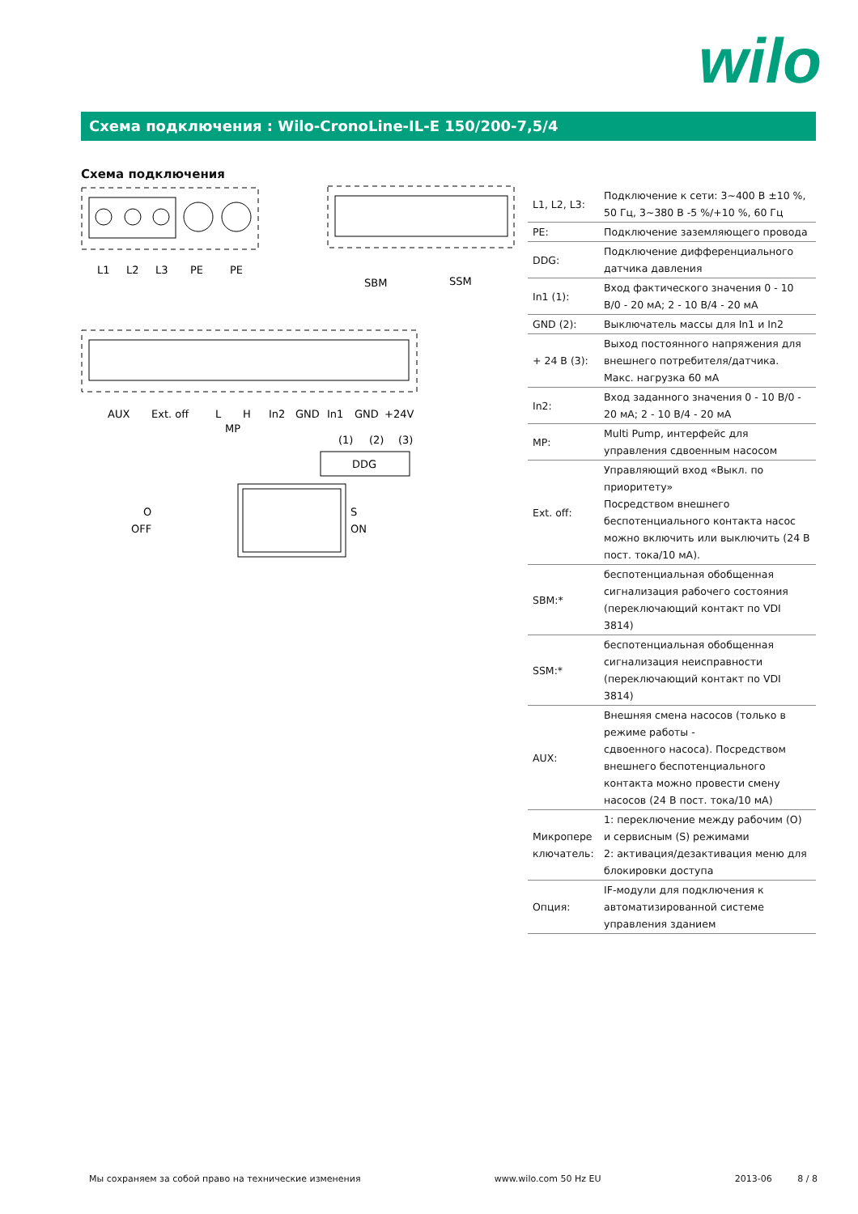wilo
Схема подключения : Wilo-CronoLine-IL-E 150/200-7,5/4
Схема подключения
L1
L2
L3
PE
PE
SBM
SSM
AUX
Ext. off
L
H
In2
GND
In1
GND
+24V
MP
(1)
(2)
(3)
DDG
O
OFF
S
ON
| L1, L2, L3: | Подключение к сети: 3~400 В ±10 %, 50 Гц, 3~380 В -5 %/+10 %, 60 Гц |
| PE: | Подключение заземляющего провода |
| DDG: | Подключение дифференциального датчика давления |
| In1 (1): | Вход фактического значения 0 - 10 В/0 - 20 мА; 2 - 10 В/4 - 20 мА |
| GND (2): | Выключатель массы для In1 и In2 |
| + 24 В (3): | Выход постоянного напряжения для внешнего потребителя/датчика. Макс. нагрузка 60 мА |
| In2: | Вход заданного значения 0 - 10 В/0 - 20 мА; 2 - 10 В/4 - 20 мА |
| MP: | Multi Pump, интерфейс для управления сдвоенным насосом |
| Ext. off: | Управляющий вход «Выкл. по приоритету» Посредством внешнего беспотенциального контакта насос можно включить или выключить (24 В пост. тока/10 мА). |
| SBM:* | беспотенциальная обобщенная сигнализация рабочего состояния (переключающий контакт по VDI 3814) |
| SSM:* | беспотенциальная обобщенная сигнализация неисправности (переключающий контакт по VDI 3814) |
| AUX: | Внешняя смена насосов (только в режиме работы - сдвоенного насоса). Посредством внешнего беспотенциального контакта можно провести смену насосов (24 В пост. тока/10 мА) |
| Микропере ключатель: | 1: переключение между рабочим (O) и сервисным (S) режимами 2: активация/дезактивация меню для блокировки доступа |
| Опция: | IF-модули для подключения к автоматизированной системе управления зданием |
Мы сохраняем за собой право на технические изменения www.wilo.com 50 Hz EU 2013-06 8 / 8